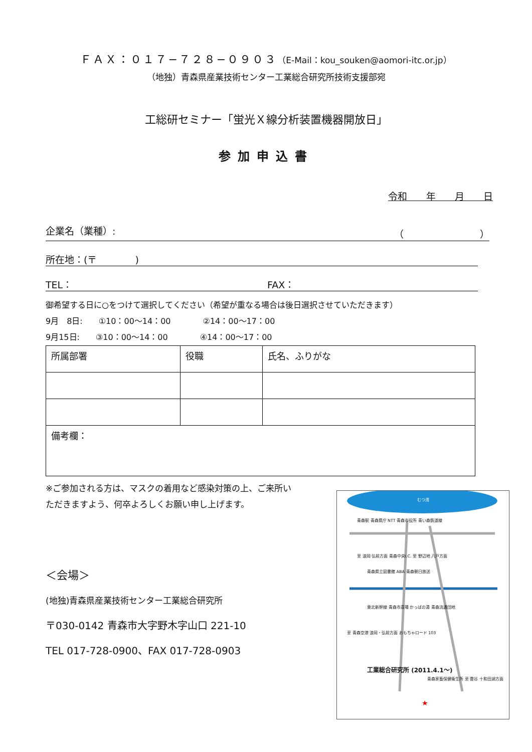ＦＡＸ：０１７−７２８−０９０３（E-Mail：kou_souken@aomori-itc.or.jp）
（地独）青森県産業技術センター工業総合研究所技術支援部宛
工総研セミナー「蛍光Ｘ線分析装置機器開放日」
参加申込書
令和　　年　　月　　日
企業名（業種）: （　　　　　　　　）
所在地：(〒　　　　)
TEL： FAX：
御希望する日に○をつけて選択してください（希望が重なる場合は後日選択させていただきます）
9月　8日:　　①10：00〜14：00　　　　②14：00〜17：00
9月15日:　　③10：00〜14：00　　　　④14：00〜17：00
| 所属部署 | 役職 | 氏名、ふりがな |
| 備考欄： | | |
※ご参加される方は、マスクの着用など感染対策の上、ご来所いただきますよう、何卒よろしくお願い申し上げます。
＜会場＞
(地独)青森県産業技術センター工業総合研究所
〒030-0142 青森市大字野木字山口 221-10
TEL 017-728-0900、FAX 017-728-0903
むつ湾
青森駅 青森県庁 NTT 青森市役所 青い森鉄道線
至 浪岡 弘前方面 青森中央I.C. 至 野辺地 八戸方面
青森県立図書館 ABA 青森朝日放送
東北新幹線 青森市斎場 かっぱの湯 青森流通団地
至 青森空港 浪岡・弘前方面 おもちゃロード 103
工業総合研究所 (2011.4.1〜)
青森家畜保健衛生所 至 雲谷 十和田湖方面